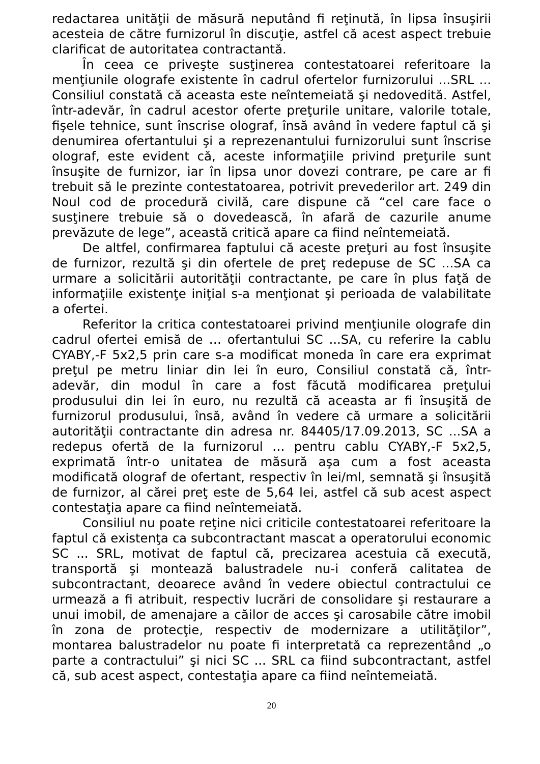redactarea unităţii de măsură neputând fi reţinută, în lipsa însuşirii acesteia de către furnizorul în discuţie, astfel că acest aspect trebuie clarificat de autoritatea contractantă.
În ceea ce priveşte susţinerea contestatoarei referitoare la menţiunile olografe existente în cadrul ofertelor furnizorului ...SRL ... Consiliul constată că aceasta este neîntemeiată şi nedovedită. Astfel, într-adevăr, în cadrul acestor oferte preţurile unitare, valorile totale, fişele tehnice, sunt înscrise olograf, însă având în vedere faptul că şi denumirea ofertantului şi a reprezenantului furnizorului sunt înscrise olograf, este evident că, aceste informaţiile privind preţurile sunt însuşite de furnizor, iar în lipsa unor dovezi contrare, pe care ar fi trebuit să le prezinte contestatoarea, potrivit prevederilor art. 249 din Noul cod de procedură civilă, care dispune că “cel care face o susţinere trebuie să o dovedească, în afară de cazurile anume prevăzute de lege”, această critică apare ca fiind neîntemeiată.
De altfel, confirmarea faptului că aceste preţuri au fost însuşite de furnizor, rezultă şi din ofertele de preţ redepuse de SC ...SA ca urmare a solicitării autorităţii contractante, pe care în plus faţă de informaţiile existenţe iniţial s-a menţionat şi perioada de valabilitate a ofertei.
Referitor la critica contestatoarei privind menţiunile olografe din cadrul ofertei emisă de … ofertantului SC ...SA, cu referire la cablu CYABY,-F 5x2,5 prin care s-a modificat moneda în care era exprimat preţul pe metru liniar din lei în euro, Consiliul constată că, într-adevăr, din modul în care a fost făcută modificarea preţului produsului din lei în euro, nu rezultă că aceasta ar fi însuşită de furnizorul produsului, însă, având în vedere că urmare a solicitării autorităţii contractante din adresa nr. 84405/17.09.2013, SC ...SA a redepus ofertă de la furnizorul … pentru cablu CYABY,-F 5x2,5, exprimată într-o unitatea de măsură aşa cum a fost aceasta modificată olograf de ofertant, respectiv în lei/ml, semnată şi însuşită de furnizor, al cărei preţ este de 5,64 lei, astfel că sub acest aspect contestaţia apare ca fiind neîntemeiată.
Consiliul nu poate reţine nici criticile contestatoarei referitoare la faptul că existenţa ca subcontractant mascat a operatorului economic SC ... SRL, motivat de faptul că, precizarea acestuia că execută, transportă şi montează balustradele nu-i conferă calitatea de subcontractant, deoarece având în vedere obiectul contractului ce urmează a fi atribuit, respectiv lucrări de consolidare şi restaurare a unui imobil, de amenajare a căilor de acces şi carosabile către imobil în zona de protecţie, respectiv de modernizare a utilităţilor”, montarea balustradelor nu poate fi interpretată ca reprezentând „o parte a contractului” şi nici SC ... SRL ca fiind subcontractant, astfel că, sub acest aspect, contestaţia apare ca fiind neîntemeiată.
20